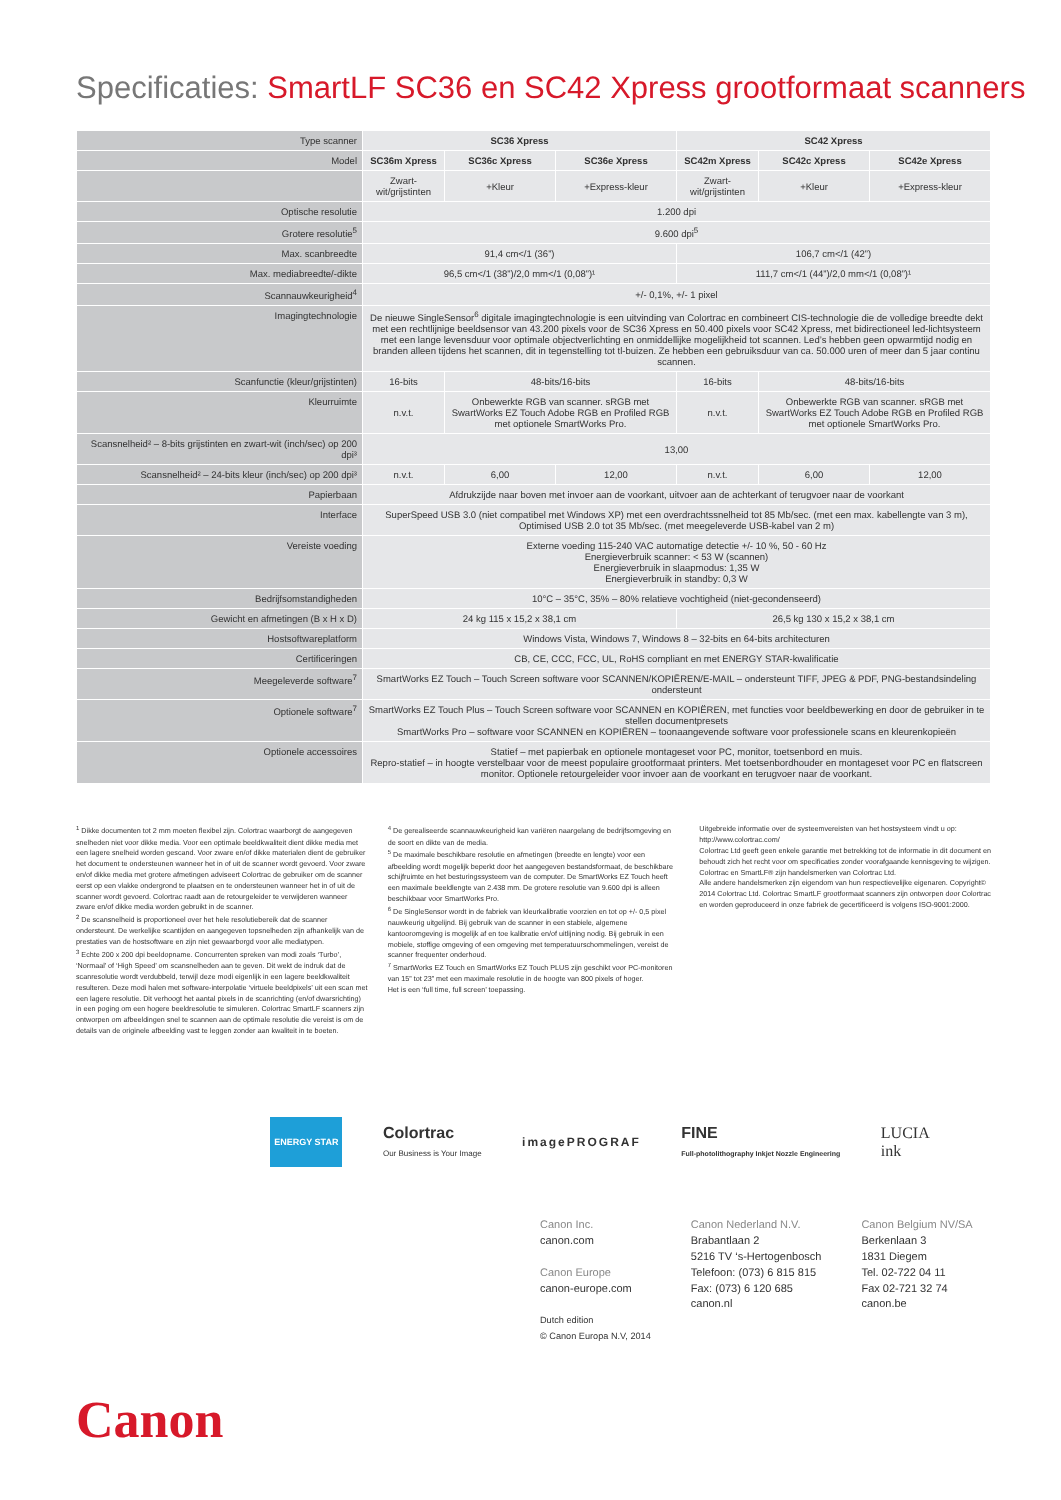Specificaties: SmartLF SC36 en SC42 Xpress grootformaat scanners
| Type scanner | SC36 Xpress | | | SC42 Xpress | | |
| Model | SC36m Xpress | SC36c Xpress | SC36e Xpress | SC42m Xpress | SC42c Xpress | SC42e Xpress |
| | Zwart-wit/grijstinten | +Kleur | +Express-kleur | Zwart-wit/grijstinten | +Kleur | +Express-kleur |
| Optische resolutie | 1.200 dpi | | | | | |
| Grotere resolutie<sup>5</sup> | 9.600 dpi<sup>5</sup> | | | | | |
| Max. scanbreedte | 91,4 cm</1 (36”) | | | 106,7 cm</1 (42”) | | |
| Max. mediabreedte/-dikte | 96,5 cm</1 (38”)/2,0 mm</1 (0,08”)¹ | | | 111,7 cm</1 (44”)/2,0 mm</1 (0,08”)¹ | | |
| Scannauwkeurigheid<sup>4</sup> | +/- 0,1%, +/- 1 pixel | | | | | |
| Imagingtechnologie | De nieuwe SingleSensor<sup>6</sup> digitale imagingtechnologie is een uitvinding van Colortrac en combineert CIS-technologie die de volledige breedte dekt met een rechtlijnige beeldsensor van 43.200 pixels voor de SC36 Xpress en 50.400 pixels voor SC42 Xpress, met bidirectioneel led-lichtsysteem met een lange levensduur voor optimale objectverlichting en onmiddellijke mogelijkheid tot scannen. Led’s hebben geen opwarmtijd nodig en branden alleen tijdens het scannen, dit in tegenstelling tot tl-buizen. Ze hebben een gebruiksduur van ca. 50.000 uren of meer dan 5 jaar continu scannen. | | | | | |
| Scanfunctie (kleur/grijstinten) | 16-bits | 48-bits/16-bits | | 16-bits | 48-bits/16-bits | |
| Kleurruimte | n.v.t. | Onbewerkte RGB van scanner. sRGB met SwartWorks EZ Touch Adobe RGB en Profiled RGB met optionele SmartWorks Pro. | | n.v.t. | Onbewerkte RGB van scanner. sRGB met SwartWorks EZ Touch Adobe RGB en Profiled RGB met optionele SmartWorks Pro. | |
| Scansnelheid² – 8-bits grijstinten en zwart-wit (inch/sec) op 200 dpi³ | 13,00 | | | | | |
| Scansnelheid² – 24-bits kleur (inch/sec) op 200 dpi³ | n.v.t. | 6,00 | 12,00 | n.v.t. | 6,00 | 12,00 |
| Papierbaan | Afdrukzijde naar boven met invoer aan de voorkant, uitvoer aan de achterkant of terugvoer naar de voorkant | | | | | |
| Interface | SuperSpeed USB 3.0 (niet compatibel met Windows XP) met een overdrachtssnelheid tot 85 Mb/sec. (met een max. kabellengte van 3 m), Optimised USB 2.0 tot 35 Mb/sec. (met meegeleverde USB-kabel van 2 m) | | | | | |
| Vereiste voeding | Externe voeding 115-240 VAC automatige detectie +/- 10 %, 50 - 60 Hz Energieverbruik scanner: < 53 W (scannen) Energieverbruik in slaapmodus: 1,35 W Energieverbruik in standby: 0,3 W | | | | | |
| Bedrijfsomstandigheden | 10°C – 35°C, 35% – 80% relatieve vochtigheid (niet-gecondenseerd) | | | | | |
| Gewicht en afmetingen (B x H x D) | 24 kg 115 x 15,2 x 38,1 cm | | | 26,5 kg 130 x 15,2 x 38,1 cm | | |
| Hostsoftwareplatform | Windows Vista, Windows 7, Windows 8 – 32-bits en 64-bits architecturen | | | | | |
| Certificeringen | CB, CE, CCC, FCC, UL, RoHS compliant en met ENERGY STAR-kwalificatie | | | | | |
| Meegeleverde software<sup>7</sup> | SmartWorks EZ Touch – Touch Screen software voor SCANNEN/KOPIËREN/E-MAIL – ondersteunt TIFF, JPEG & PDF, PNG-bestandsindeling ondersteunt | | | | | |
| Optionele software<sup>7</sup> | SmartWorks EZ Touch Plus – Touch Screen software voor SCANNEN en KOPIËREN, met functies voor beeldbewerking en door de gebruiker in te stellen documentpresets SmartWorks Pro – software voor SCANNEN en KOPIËREN – toonaangevende software voor professionele scans en kleurenkopieën | | | | | |
| Optionele accessoires | Statief – met papierbak en optionele montageset voor PC, monitor, toetsenbord en muis. Repro-statief – in hoogte verstelbaar voor de meest populaire grootformaat printers. Met toetsenbordhouder en montageset voor PC en flatscreen monitor. Optionele retourgeleider voor invoer aan de voorkant en terugvoer naar de voorkant. | | | | | |
<sup>1</sup> Dikke documenten tot 2 mm moeten flexibel zijn. Colortrac waarborgt de aangegeven snelheden niet voor dikke media. Voor een optimale beeldkwaliteit dient dikke media met een lagere snelheid worden gescand. Voor zware en/of dikke materialen dient de gebruiker het document te ondersteunen wanneer het in of uit de scanner wordt gevoerd. Voor zware en/of dikke media met grotere afmetingen adviseert Colortrac de gebruiker om de scanner eerst op een vlakke ondergrond te plaatsen en te ondersteunen wanneer het in of uit de scanner wordt gevoerd. Colortrac raadt aan de retourgeleider te verwijderen wanneer zware en/of dikke media worden gebruikt in de scanner.
<sup>2</sup> De scansnelheid is proportioneel over het hele resolutiebereik dat de scanner ondersteunt. De werkelijke scantijden en aangegeven topsnelheden zijn afhankelijk van de prestaties van de hostsoftware en zijn niet gewaarborgd voor alle mediatypen.
<sup>3</sup> Echte 200 x 200 dpi beeldopname. Concurrenten spreken van modi zoals ‘Turbo’, ‘Normaal’ of ‘High Speed’ om scansnelheden aan te geven. Dit wekt de indruk dat de scanresolutie wordt verdubbeld, terwijl deze modi eigenlijk in een lagere beeldkwaliteit resulteren. Deze modi halen met software-interpolatie ‘virtuele beeldpixels’ uit een scan met een lagere resolutie. Dit verhoogt het aantal pixels in de scanrichting (en/of dwarsrichting) in een poging om een hogere beeldresolutie te simuleren. Colortrac SmartLF scanners zijn ontworpen om afbeeldingen snel te scannen aan de optimale resolutie die vereist is om de details van de originele afbeelding vast te leggen zonder aan kwaliteit in te boeten.
<sup>4</sup> De gerealiseerde scannauwkeurigheid kan variëren naargelang de bedrijfsomgeving en de soort en dikte van de media.
<sup>5</sup> De maximale beschikbare resolutie en afmetingen (breedte en lengte) voor een afbeelding wordt mogelijk beperkt door het aangegeven bestandsformaat, de beschikbare schijfruimte en het besturingssysteem van de computer. De SmartWorks EZ Touch heeft een maximale beeldlengte van 2.438 mm. De grotere resolutie van 9.600 dpi is alleen beschikbaar voor SmartWorks Pro.
<sup>6</sup> De SingleSensor wordt in de fabriek van kleurkalibratie voorzien en tot op +/- 0,5 pixel nauwkeurig uitgelijnd. Bij gebruik van de scanner in een stabiele, algemene kantooromgeving is mogelijk af en toe kalibratie en/of uitlijning nodig. Bij gebruik in een mobiele, stoffige omgeving of een omgeving met temperatuurschommelingen, vereist de scanner frequenter onderhoud.
<sup>7</sup> SmartWorks EZ Touch en SmartWorks EZ Touch PLUS zijn geschikt voor PC-monitoren van 15” tot 23” met een maximale resolutie in de hoogte van 800 pixels of hoger.
Het is een ‘full time, full screen’ toepassing.
Uitgebreide informatie over de systeemvereisten van het hostsysteem vindt u op: http://www.colortrac.com/
Colortrac Ltd geeft geen enkele garantie met betrekking tot de informatie in dit document en behoudt zich het recht voor om specificaties zonder voorafgaande kennisgeving te wijzigen. Colortrac en SmartLF® zijn handelsmerken van Colortrac Ltd.
Alle andere handelsmerken zijn eigendom van hun respectievelijke eigenaren. Copyright© 2014 Colortrac Ltd. Colortrac SmartLF grootformaat scanners zijn ontworpen door Colortrac en worden geproduceerd in onze fabriek de gecertificeerd is volgens ISO-9001:2000.
ENERGY STAR Colortrac
Our Business is Your Image imagePROGRAF FINE
Full-photolithography Inkjet Nozzle Engineering LUCIA
ink
Canon
Canon Inc.
canon.com
Canon Europe
canon-europe.com
Dutch edition
© Canon Europa N.V, 2014
Canon Nederland N.V.
Brabantlaan 2
5216 TV ‘s-Hertogenbosch
Telefoon: (073) 6 815 815
Fax: (073) 6 120 685
canon.nl
Canon Belgium NV/SA
Berkenlaan 3
1831 Diegem
Tel. 02-722 04 11
Fax 02-721 32 74
canon.be